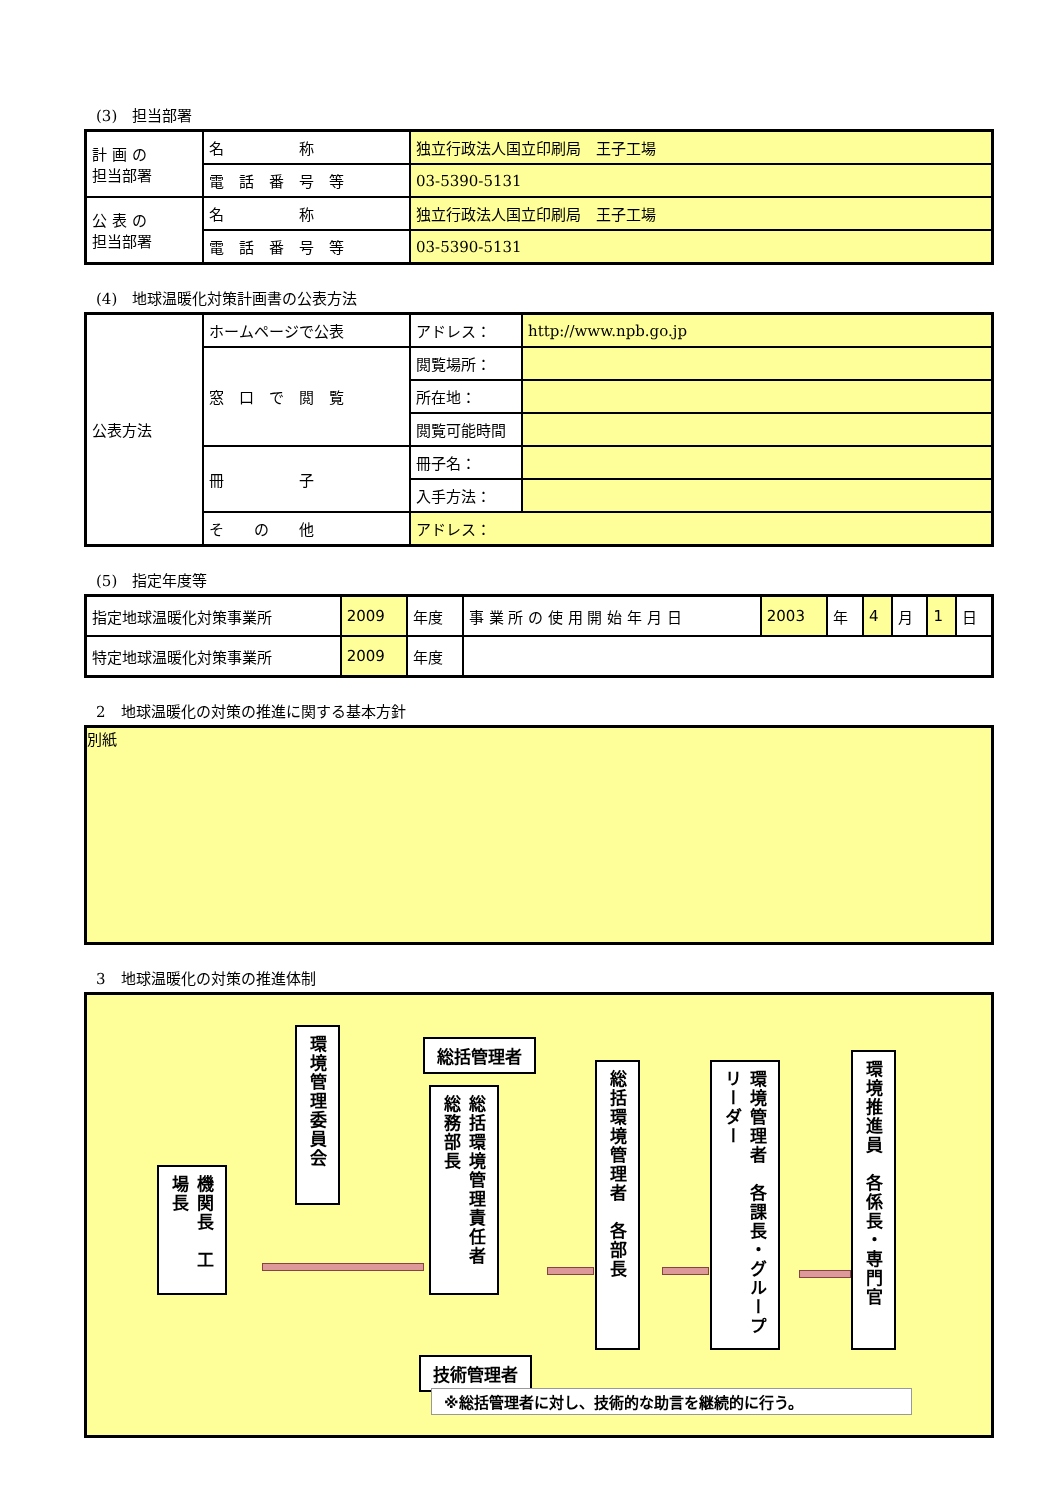(3)　担当部署
| 計 画 の 担当部署 | 名 称 | 独立行政法人国立印刷局 王子工場 |
| | 電 話 番 号 等 | 03-5390-5131 |
| 公 表 の 担当部署 | 名 称 | 独立行政法人国立印刷局 王子工場 |
| | 電 話 番 号 等 | 03-5390-5131 |
(4)　地球温暖化対策計画書の公表方法
| 公表方法 | ホームページで公表 | アドレス： | http://www.npb.go.jp |
| | 窓 口 で 閲 覧 | 閲覧場所： | |
| | | 所在地： | |
| | | 閲覧可能時間 | |
| | 冊 子 | 冊子名： | |
| | | 入手方法： | |
| | そ の 他 | アドレス： | |
(5)　指定年度等
| 指定地球温暖化対策事業所 | 2009 | 年度 | 事 業 所 の 使 用 開 始 年 月 日 | 2003 | 年 | 4 | 月 | 1 | 日 |
| 特定地球温暖化対策事業所 | 2009 | 年度 | | | | | | | |
2　地球温暖化の対策の推進に関する基本方針
別紙
3　地球温暖化の対策の推進体制
機関長　工場長
環境管理委員会
総括管理者
総括環境管理責任者　総務部長
技術管理者
総括環境管理者　各部長
環境管理者　各課長・グループリーダー
環境推進員　各係長・専門官
※総括管理者に対し、技術的な助言を継続的に行う。